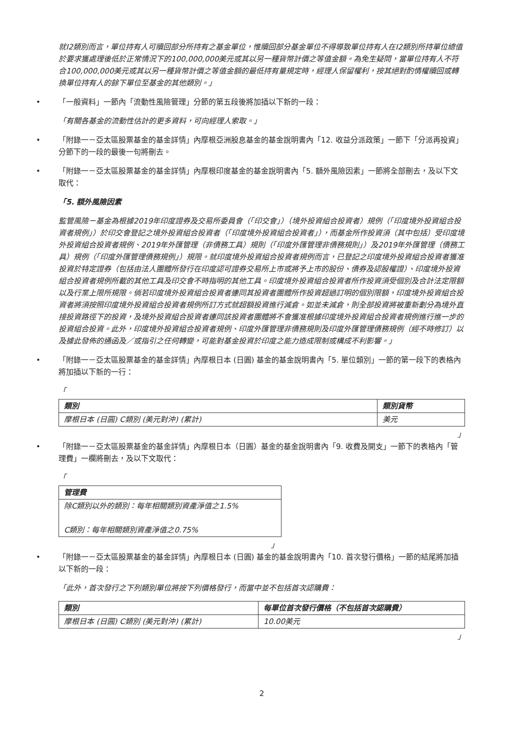就I2類別而言，單位持有人可贖回部分所持有之基金單位，惟贖回部分基金單位不得導致單位持有人在I2類別所持單位總值於要求獲處理後低於正常情況下的100,000,000美元或其以另一種貨幣計價之等值金額。為免生疑問，當單位持有人不符合100,000,000美元或其以另一種貨幣計價之等值金額的最低持有量規定時，經理人保留權利，按其絕對酌情權贖回或轉換單位持有人的餘下單位至基金的其他類別。」
「一般資料」一節內「流動性風險管理」分節的第五段後將加插以下新的一段：
「有關各基金的流動性估計的更多資料，可向經理人索取。」
「附錄一－亞太區股票基金的基金詳情」內摩根亞洲股息基金的基金說明書內「12. 收益分派政策」一節下「分派再投資」分節下的一段的最後一句將刪去。
「附錄一－亞太區股票基金的基金詳情」內摩根印度基金的基金說明書內「5. 額外風險因素」一節將全部刪去，及以下文取代：
「5. 額外風險因素
監管風險－基金為根據2019年印度證券及交易所委員會（「印交會」）（境外投資組合投資者）規例（「印度境外投資組合投資者規例」）於印交會登記之境外投資組合投資者（「印度境外投資組合投資者」），而基金所作投資須（其中包括）受印度境外投資組合投資者規例、2019年外匯管理（非債務工具）規則（「印度外匯管理非債務規則」）及2019年外匯管理（債務工具）規例（「印度外匯管理債務規例」）規限。就印度境外投資組合投資者規例而言，已登記之印度境外投資組合投資者獲准投資於特定證券（包括由法人團體所發行在印度認可證券交易所上市或將予上市的股份、債券及認股權證）、印度境外投資組合投資者規例所載的其他工具及印交會不時指明的其他工具。印度境外投資組合投資者所作投資須受個別及合計法定限額以及行業上限所規限。倘若印度境外投資組合投資者連同其投資者團體所作投資超過訂明的個別限額，印度境外投資組合投資者將須按照印度境外投資組合投資者規例所訂方式就超額投資進行減倉。如並未減倉，則全部投資將被重新劃分為境外直接投資路徑下的投資，及境外投資組合投資者連同該投資者團體將不會獲准根據印度境外投資組合投資者規例進行進一步的投資組合投資。此外，印度境外投資組合投資者規例、印度外匯管理非債務規則及印度外匯管理債務規例（經不時修訂）以及據此發佈的通函及／或指引之任何轉變，可能對基金投資於印度之能力造成限制或構成不利影響。」
「附錄一－亞太區股票基金的基金詳情」內摩根日本 (日圓) 基金的基金說明書內「5. 單位類別」一節的第一段下的表格內將加插以下新的一行：
「
| 類別 | 類別貨幣 |
| --- | --- |
| 摩根日本 (日圓) C類別 (美元對沖) (累計) | 美元 |
」
「附錄一－亞太區股票基金的基金詳情」內摩根日本（日圓）基金的基金說明書內「9. 收費及開支」一節下的表格內「管理費」一欄將刪去，及以下文取代：
「
| 管理費 |
| --- |
| 除C類別以外的類別：每年相關類別資產淨值之1.5% C類別：每年相關類別資產淨值之0.75% |
」
「附錄一－亞太區股票基金的基金詳情」內摩根日本 (日圓) 基金的基金說明書內「10. 首次發行價格」一節的結尾將加插以下新的一段：
「此外，首次發行之下列類別單位將按下列價格發行，而當中並不包括首次認購費：
| 類別 | 每單位首次發行價格（不包括首次認購費） |
| --- | --- |
| 摩根日本 (日圓) C類別 (美元對沖) (累計) | 10.00美元 |
」
2